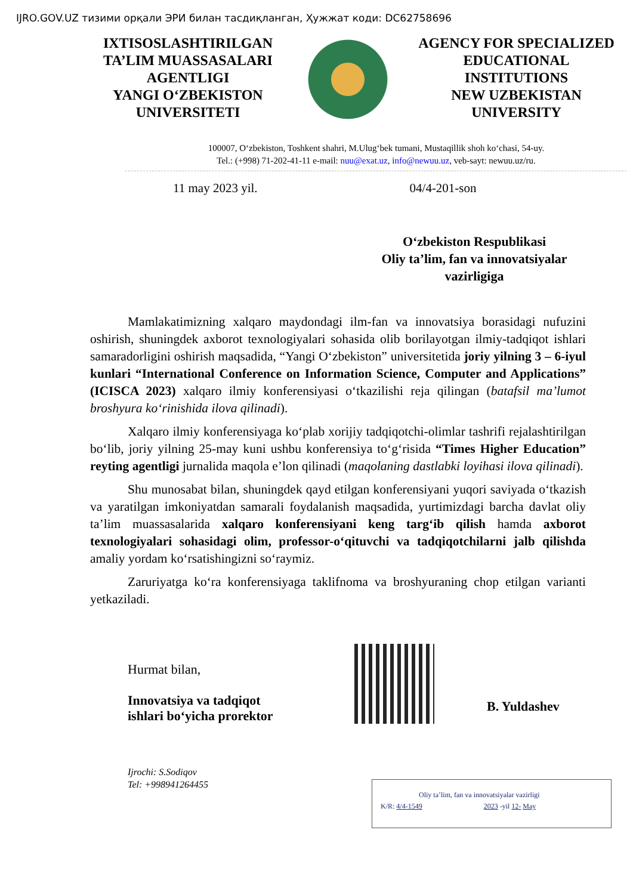IJRO.GOV.UZ тизими орқали ЭРИ билан тасдиқланган, Ҳужжат коди: DC62758696
IXTISOSLASHTIRILGAN
TA’LIM MUASSASALARI
AGENTLIGI
YANGI O‘ZBEKISTON
UNIVERSITETI
AGENCY FOR SPECIALIZED
EDUCATIONAL
INSTITUTIONS
NEW UZBEKISTAN
UNIVERSITY
100007, O‘zbekiston, Toshkent shahri, M.Ulug‘bek tumani, Mustaqillik shoh ko‘chasi, 54-uy.
Tel.: (+998) 71-202-41-11 e-mail: nuu@exat.uz, info@newuu.uz, veb-sayt: newuu.uz/ru.
11 may 2023 yil. 04/4-201-son
O‘zbekiston Respublikasi
Oliy ta’lim, fan va innovatsiyalar vazirligiga
Mamlakatimizning xalqaro maydondagi ilm-fan va innovatsiya borasidagi nufuzini oshirish, shuningdek axborot texnologiyalari sohasida olib borilayotgan ilmiy-tadqiqot ishlari samaradorligini oshirish maqsadida, “Yangi O‘zbekiston” universitetida joriy yilning 3 – 6-iyul kunlari “International Conference on Information Science, Computer and Applications” (ICISCA 2023) xalqaro ilmiy konferensiyasi o‘tkazilishi reja qilingan (batafsil ma’lumot broshyura ko‘rinishida ilova qilinadi).
Xalqaro ilmiy konferensiyaga ko‘plab xorijiy tadqiqotchi-olimlar tashrifi rejalashtirilgan bo‘lib, joriy yilning 25-may kuni ushbu konferensiya to‘g‘risida “Times Higher Education” reyting agentligi jurnalida maqola e’lon qilinadi (maqolaning dastlabki loyihasi ilova qilinadi).
Shu munosabat bilan, shuningdek qayd etilgan konferensiyani yuqori saviyada o‘tkazish va yaratilgan imkoniyatdan samarali foydalanish maqsadida, yurtimizdagi barcha davlat oliy ta’lim muassasalarida xalqaro konferensiyani keng targ‘ib qilish hamda axborot texnologiyalari sohasidagi olim, professor-o‘qituvchi va tadqiqotchilarni jalb qilishda amaliy yordam ko‘rsatishingizni so‘raymiz.
Zaruriyatga ko‘ra konferensiyaga taklifnoma va broshyuraning chop etilgan varianti yetkaziladi.
Hurmat bilan,
Innovatsiya va tadqiqot ishlari bo‘yicha prorektor
B. Yuldashev
Ijrochi: S.Sodiqov
Tel: +998941264455
Oliy ta’lim, fan va innovatsiyalar vazirligi
K/R: 4/4-1549 2023 -yil 12- May